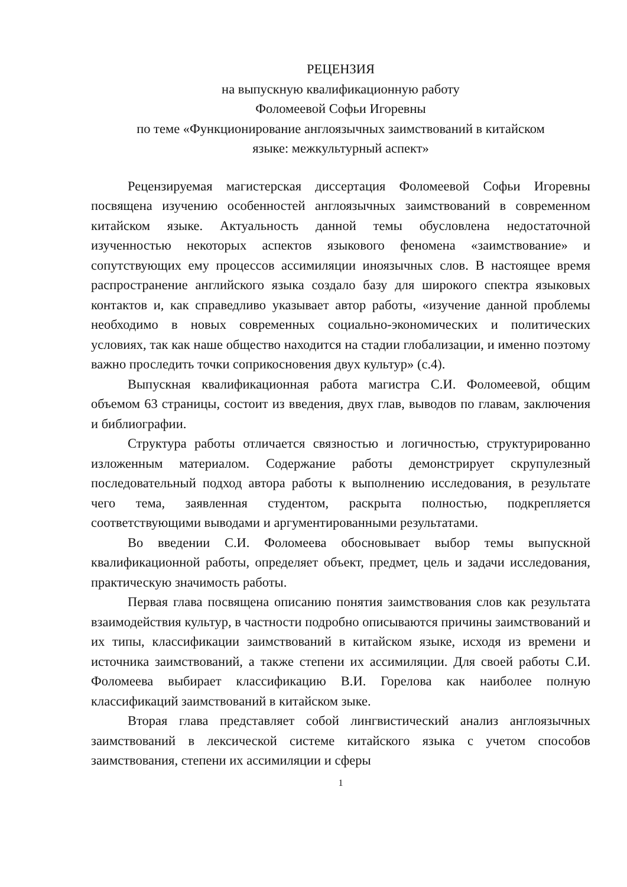РЕЦЕНЗИЯ
на выпускную квалификационную работу
Фоломеевой Софьи Игоревны
по теме «Функционирование англоязычных заимствований в китайском
языке: межкультурный аспект»
Рецензируемая магистерская диссертация Фоломеевой Софьи Игоревны посвящена изучению особенностей англоязычных заимствований в современном китайском языке. Актуальность данной темы обусловлена недостаточной изученностью некоторых аспектов языкового феномена «заимствование» и сопутствующих ему процессов ассимиляции иноязычных слов. В настоящее время распространение английского языка создало базу для широкого спектра языковых контактов и, как справедливо указывает автор работы, «изучение данной проблемы необходимо в новых современных социально-экономических и политических условиях, так как наше общество находится на стадии глобализации, и именно поэтому важно проследить точки соприкосновения двух культур» (с.4).
Выпускная квалификационная работа магистра С.И. Фоломеевой, общим объемом 63 страницы, состоит из введения, двух глав, выводов по главам, заключения и библиографии.
Структура работы отличается связностью и логичностью, структурированно изложенным материалом. Содержание работы демонстрирует скрупулезный последовательный подход автора работы к выполнению исследования, в результате чего тема, заявленная студентом, раскрыта полностью, подкрепляется соответствующими выводами и аргументированными результатами.
Во введении С.И. Фоломеева обосновывает выбор темы выпускной квалификационной работы, определяет объект, предмет, цель и задачи исследования, практическую значимость работы.
Первая глава посвящена описанию понятия заимствования слов как результата взаимодействия культур, в частности подробно описываются причины заимствований и их типы, классификации заимствований в китайском языке, исходя из времени и источника заимствований, а также степени их ассимиляции. Для своей работы С.И. Фоломеева выбирает классификацию В.И. Горелова как наиболее полную классификаций заимствований в китайском зыке.
Вторая глава представляет собой лингвистический анализ англоязычных заимствований в лексической системе китайского языка с учетом способов заимствования, степени их ассимиляции и сферы
1